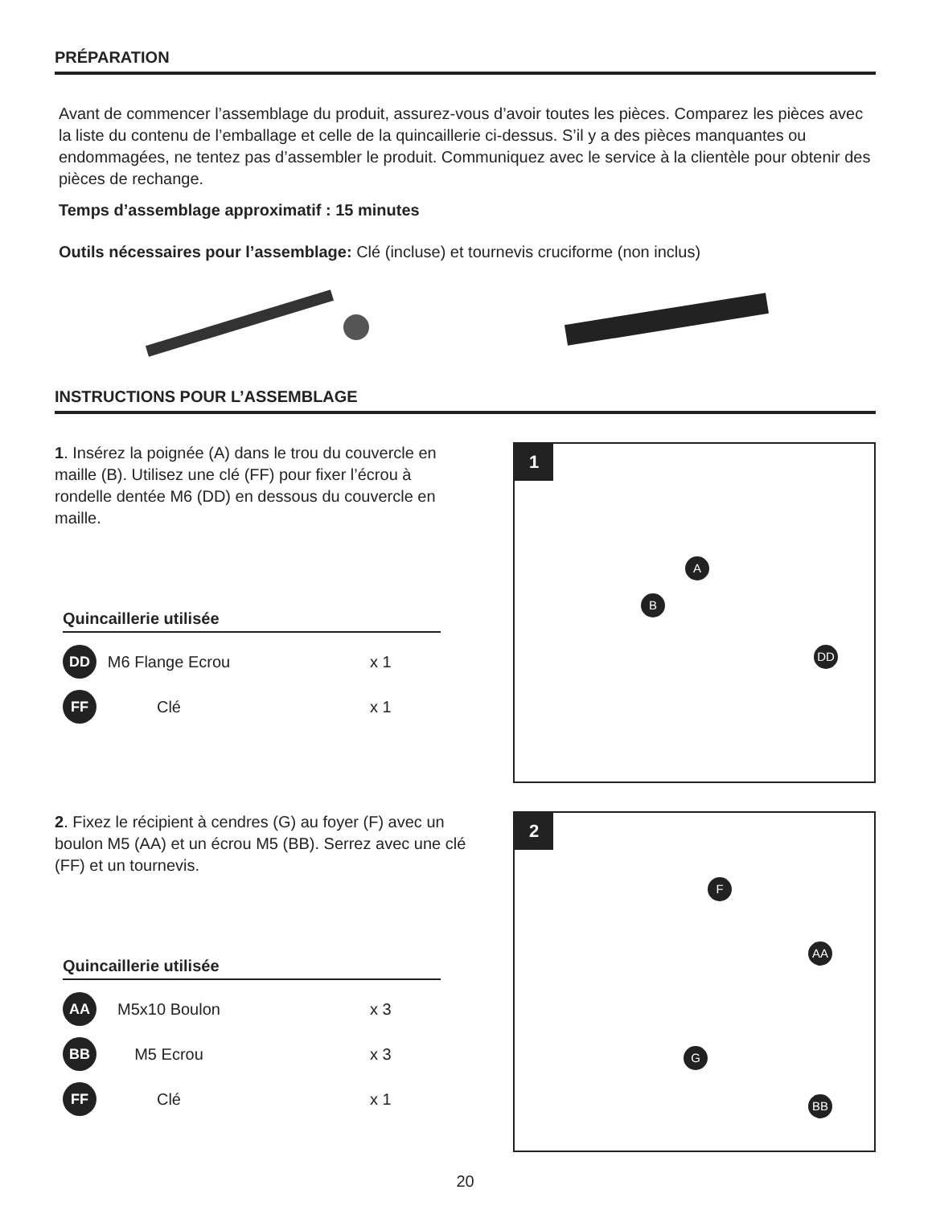PRÉPARATION
Avant de commencer l’assemblage du produit, assurez-vous d’avoir toutes les pièces. Comparez les pièces avec la liste du contenu de l’emballage et celle de la quincaillerie ci-dessus. S’il y a des pièces manquantes ou endommagées, ne tentez pas d’assembler le produit. Communiquez avec le service à la clientèle pour obtenir des pièces de rechange.
Temps d’assemblage approximatif : 15 minutes
Outils nécessaires pour l’assemblage: Clé (incluse) et tournevis cruciforme (non inclus)
INSTRUCTIONS POUR L’ASSEMBLAGE
1. Insérez la poignée (A) dans le trou du couvercle en maille (B). Utilisez une clé (FF) pour fixer l’écrou à rondelle dentée M6 (DD) en dessous du couvercle en maille.
Quincaillerie utilisée
DD M6 Flange Ecrou x 1
FF Clé x 1
1
A
B
DD
2. Fixez le récipient à cendres (G) au foyer (F) avec un boulon M5 (AA) et un écrou M5 (BB). Serrez avec une clé (FF) et un tournevis.
Quincaillerie utilisée
AA M5x10 Boulon x 3
BB M5 Ecrou x 3
FF Clé x 1
2
F
AA
G
BB
20